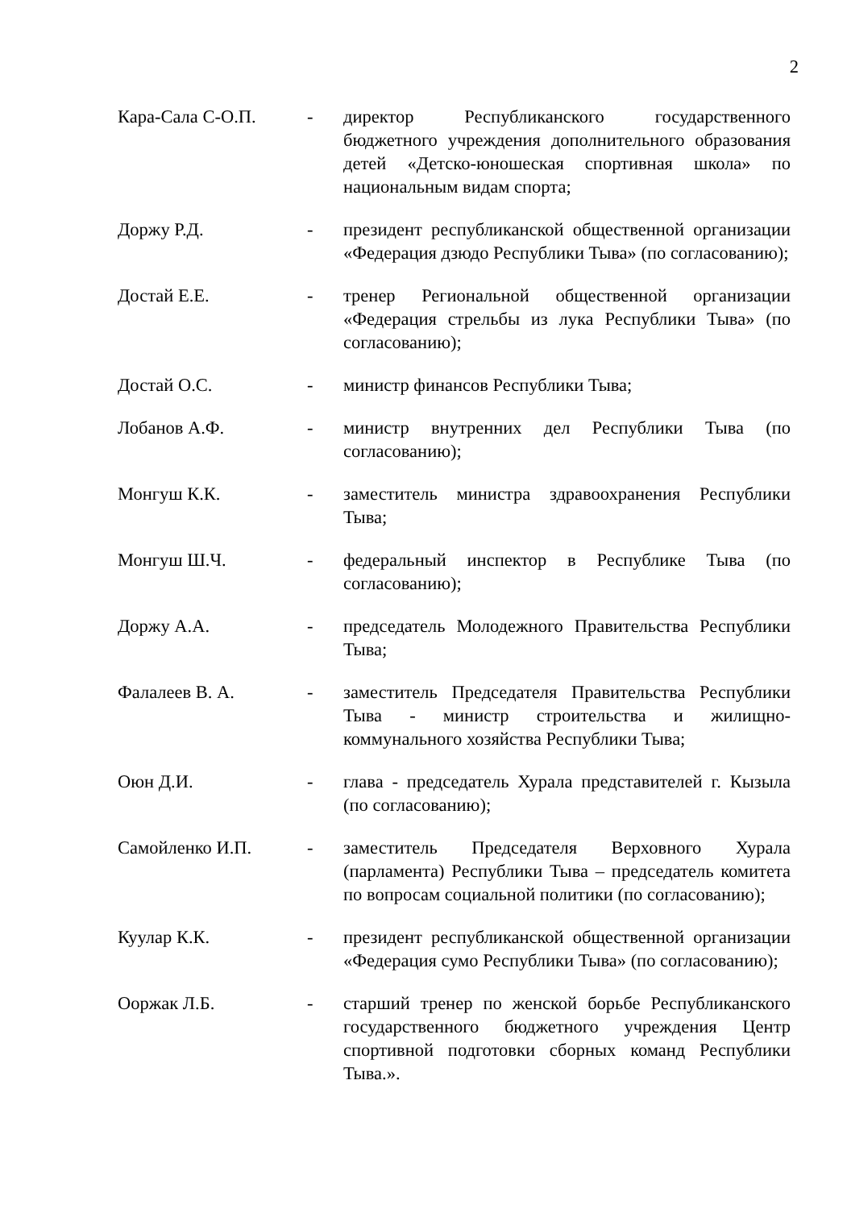2
Кара-Сала С-О.П. - директор Республиканского государственного бюджетного учреждения дополнительного образования детей «Детско-юношеская спортивная школа» по национальным видам спорта;
Доржу Р.Д. - президент республиканской общественной организации «Федерация дзюдо Республики Тыва» (по согласованию);
Достай Е.Е. - тренер Региональной общественной организации «Федерация стрельбы из лука Республики Тыва» (по согласованию);
Достай О.С. - министр финансов Республики Тыва;
Лобанов А.Ф. - министр внутренних дел Республики Тыва (по согласованию);
Монгуш К.К. - заместитель министра здравоохранения Республики Тыва;
Монгуш Ш.Ч. - федеральный инспектор в Республике Тыва (по согласованию);
Доржу А.А. - председатель Молодежного Правительства Республики Тыва;
Фалалеев В. А. - заместитель Председателя Правительства Республики Тыва - министр строительства и жилищно-коммунального хозяйства Республики Тыва;
Оюн Д.И. - глава - председатель Хурала представителей г. Кызыла (по согласованию);
Самойленко И.П. - заместитель Председателя Верховного Хурала (парламента) Республики Тыва – председатель комитета по вопросам социальной политики (по согласованию);
Куулар К.К. - президент республиканской общественной организации «Федерация сумо Республики Тыва» (по согласованию);
Ооржак Л.Б. - старший тренер по женской борьбе Республиканского государственного бюджетного учреждения Центр спортивной подготовки сборных команд Республики Тыва.».